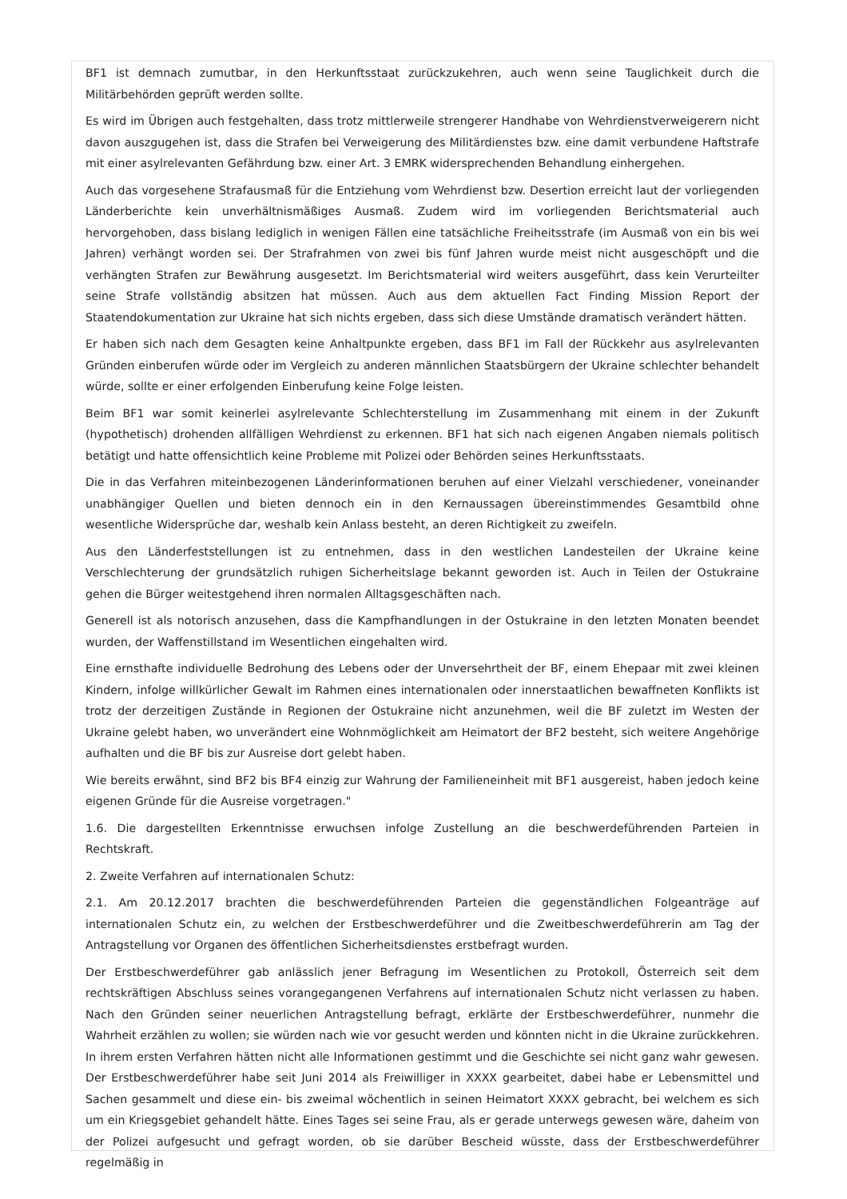BF1 ist demnach zumutbar, in den Herkunftsstaat zurückzukehren, auch wenn seine Tauglichkeit durch die Militärbehörden geprüft werden sollte.
Es wird im Übrigen auch festgehalten, dass trotz mittlerweile strengerer Handhabe von Wehrdienstverweigerern nicht davon auszgugehen ist, dass die Strafen bei Verweigerung des Militärdienstes bzw. eine damit verbundene Haftstrafe mit einer asylrelevanten Gefährdung bzw. einer Art. 3 EMRK widersprechenden Behandlung einhergehen.
Auch das vorgesehene Strafausmaß für die Entziehung vom Wehrdienst bzw. Desertion erreicht laut der vorliegenden Länderberichte kein unverhältnismäßiges Ausmaß. Zudem wird im vorliegenden Berichtsmaterial auch hervorgehoben, dass bislang lediglich in wenigen Fällen eine tatsächliche Freiheitsstrafe (im Ausmaß von ein bis wei Jahren) verhängt worden sei. Der Strafrahmen von zwei bis fünf Jahren wurde meist nicht ausgeschöpft und die verhängten Strafen zur Bewährung ausgesetzt. Im Berichtsmaterial wird weiters ausgeführt, dass kein Verurteilter seine Strafe vollständig absitzen hat müssen. Auch aus dem aktuellen Fact Finding Mission Report der Staatendokumentation zur Ukraine hat sich nichts ergeben, dass sich diese Umstände dramatisch verändert hätten.
Er haben sich nach dem Gesagten keine Anhaltpunkte ergeben, dass BF1 im Fall der Rückkehr aus asylrelevanten Gründen einberufen würde oder im Vergleich zu anderen männlichen Staatsbürgern der Ukraine schlechter behandelt würde, sollte er einer erfolgenden Einberufung keine Folge leisten.
Beim BF1 war somit keinerlei asylrelevante Schlechterstellung im Zusammenhang mit einem in der Zukunft (hypothetisch) drohenden allfälligen Wehrdienst zu erkennen. BF1 hat sich nach eigenen Angaben niemals politisch betätigt und hatte offensichtlich keine Probleme mit Polizei oder Behörden seines Herkunftsstaats.
Die in das Verfahren miteinbezogenen Länderinformationen beruhen auf einer Vielzahl verschiedener, voneinander unabhängiger Quellen und bieten dennoch ein in den Kernaussagen übereinstimmendes Gesamtbild ohne wesentliche Widersprüche dar, weshalb kein Anlass besteht, an deren Richtigkeit zu zweifeln.
Aus den Länderfeststellungen ist zu entnehmen, dass in den westlichen Landesteilen der Ukraine keine Verschlechterung der grundsätzlich ruhigen Sicherheitslage bekannt geworden ist. Auch in Teilen der Ostukraine gehen die Bürger weitestgehend ihren normalen Alltagsgeschäften nach.
Generell ist als notorisch anzusehen, dass die Kampfhandlungen in der Ostukraine in den letzten Monaten beendet wurden, der Waffenstillstand im Wesentlichen eingehalten wird.
Eine ernsthafte individuelle Bedrohung des Lebens oder der Unversehrtheit der BF, einem Ehepaar mit zwei kleinen Kindern, infolge willkürlicher Gewalt im Rahmen eines internationalen oder innerstaatlichen bewaffneten Konflikts ist trotz der derzeitigen Zustände in Regionen der Ostukraine nicht anzunehmen, weil die BF zuletzt im Westen der Ukraine gelebt haben, wo unverändert eine Wohnmöglichkeit am Heimatort der BF2 besteht, sich weitere Angehörige aufhalten und die BF bis zur Ausreise dort gelebt haben.
Wie bereits erwähnt, sind BF2 bis BF4 einzig zur Wahrung der Familieneinheit mit BF1 ausgereist, haben jedoch keine eigenen Gründe für die Ausreise vorgetragen."
1.6. Die dargestellten Erkenntnisse erwuchsen infolge Zustellung an die beschwerdeführenden Parteien in Rechtskraft.
2. Zweite Verfahren auf internationalen Schutz:
2.1. Am 20.12.2017 brachten die beschwerdeführenden Parteien die gegenständlichen Folgeanträge auf internationalen Schutz ein, zu welchen der Erstbeschwerdeführer und die Zweitbeschwerdeführerin am Tag der Antragstellung vor Organen des öffentlichen Sicherheitsdienstes erstbefragt wurden.
Der Erstbeschwerdeführer gab anlässlich jener Befragung im Wesentlichen zu Protokoll, Österreich seit dem rechtskräftigen Abschluss seines vorangegangenen Verfahrens auf internationalen Schutz nicht verlassen zu haben. Nach den Gründen seiner neuerlichen Antragstellung befragt, erklärte der Erstbeschwerdeführer, nunmehr die Wahrheit erzählen zu wollen; sie würden nach wie vor gesucht werden und könnten nicht in die Ukraine zurückkehren. In ihrem ersten Verfahren hätten nicht alle Informationen gestimmt und die Geschichte sei nicht ganz wahr gewesen. Der Erstbeschwerdeführer habe seit Juni 2014 als Freiwilliger in XXXX gearbeitet, dabei habe er Lebensmittel und Sachen gesammelt und diese ein- bis zweimal wöchentlich in seinen Heimatort XXXX gebracht, bei welchem es sich um ein Kriegsgebiet gehandelt hätte. Eines Tages sei seine Frau, als er gerade unterwegs gewesen wäre, daheim von der Polizei aufgesucht und gefragt worden, ob sie darüber Bescheid wüsste, dass der Erstbeschwerdeführer regelmäßig in